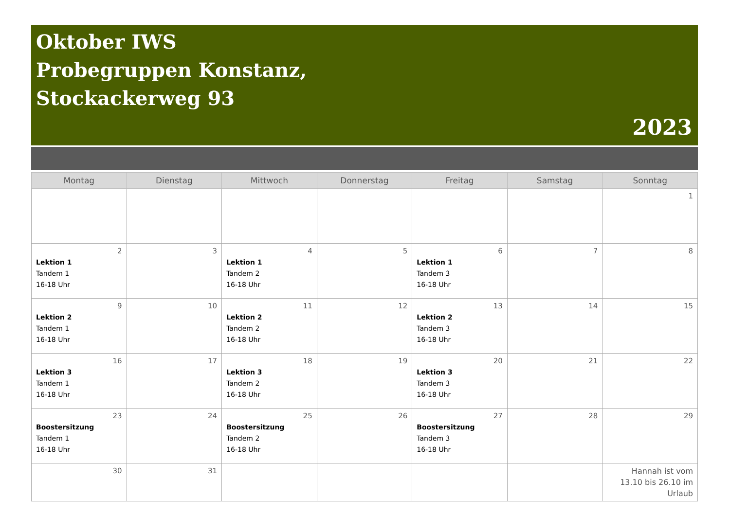Oktober IWS
Probegruppen Konstanz,
Stockackerweg 93
2023
| Montag | Dienstag | Mittwoch | Donnerstag | Freitag | Samstag | Sonntag |
| --- | --- | --- | --- | --- | --- | --- |
| | | | | | | 1 |
| 2 Lektion 1 Tandem 1 16-18 Uhr | 3 | 4 Lektion 1 Tandem 2 16-18 Uhr | 5 | 6 Lektion 1 Tandem 3 16-18 Uhr | 7 | 8 |
| 9 Lektion 2 Tandem 1 16-18 Uhr | 10 | 11 Lektion 2 Tandem 2 16-18 Uhr | 12 | 13 Lektion 2 Tandem 3 16-18 Uhr | 14 | 15 |
| 16 Lektion 3 Tandem 1 16-18 Uhr | 17 | 18 Lektion 3 Tandem 2 16-18 Uhr | 19 | 20 Lektion 3 Tandem 3 16-18 Uhr | 21 | 22 |
| 23 Boostersitzung Tandem 1 16-18 Uhr | 24 | 25 Boostersitzung Tandem 2 16-18 Uhr | 26 | 27 Boostersitzung Tandem 3 16-18 Uhr | 28 | 29 |
| 30 | 31 | | | | | Hannah ist vom 13.10 bis 26.10 im Urlaub |